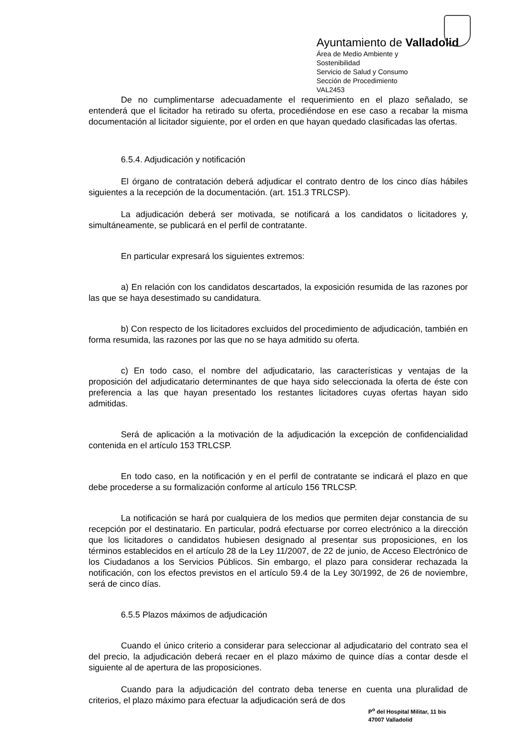Ayuntamiento de Valladolid
Área de Medio Ambiente y Sostenibilidad
Servicio de Salud y Consumo
Sección de Procedimiento
VAL2453
De no cumplimentarse adecuadamente el requerimiento en el plazo señalado, se entenderá que el licitador ha retirado su oferta, procediéndose en ese caso a recabar la misma documentación al licitador siguiente, por el orden en que hayan quedado clasificadas las ofertas.
6.5.4. Adjudicación y notificación
El órgano de contratación deberá adjudicar el contrato dentro de los cinco días hábiles siguientes a la recepción de la documentación. (art. 151.3 TRLCSP).
La adjudicación deberá ser motivada, se notificará a los candidatos o licitadores y, simultáneamente, se publicará en el perfil de contratante.
En particular expresará los siguientes extremos:
a) En relación con los candidatos descartados, la exposición resumida de las razones por las que se haya desestimado su candidatura.
b) Con respecto de los licitadores excluidos del procedimiento de adjudicación, también en forma resumida, las razones por las que no se haya admitido su oferta.
c) En todo caso, el nombre del adjudicatario, las características y ventajas de la proposición del adjudicatario determinantes de que haya sido seleccionada la oferta de éste con preferencia a las que hayan presentado los restantes licitadores cuyas ofertas hayan sido admitidas.
Será de aplicación a la motivación de la adjudicación la excepción de confidencialidad contenida en el artículo 153 TRLCSP.
En todo caso, en la notificación y en el perfil de contratante se indicará el plazo en que debe procederse a su formalización conforme al artículo 156 TRLCSP.
La notificación se hará por cualquiera de los medios que permiten dejar constancia de su recepción por el destinatario. En particular, podrá efectuarse por correo electrónico a la dirección que los licitadores o candidatos hubiesen designado al presentar sus proposiciones, en los términos establecidos en el artículo 28 de la Ley 11/2007, de 22 de junio, de Acceso Electrónico de los Ciudadanos a los Servicios Públicos. Sin embargo, el plazo para considerar rechazada la notificación, con los efectos previstos en el artículo 59.4 de la Ley 30/1992, de 26 de noviembre, será de cinco días.
6.5.5 Plazos máximos de adjudicación
Cuando el único criterio a considerar para seleccionar al adjudicatario del contrato sea el del precio, la adjudicación deberá recaer en el plazo máximo de quince días a contar desde el siguiente al de apertura de las proposiciones.
Cuando para la adjudicación del contrato deba tenerse en cuenta una pluralidad de criterios, el plazo máximo para efectuar la adjudicación será de dos
P<sup>o</sup> del Hospital Militar, 11 bis
47007 Valladolid